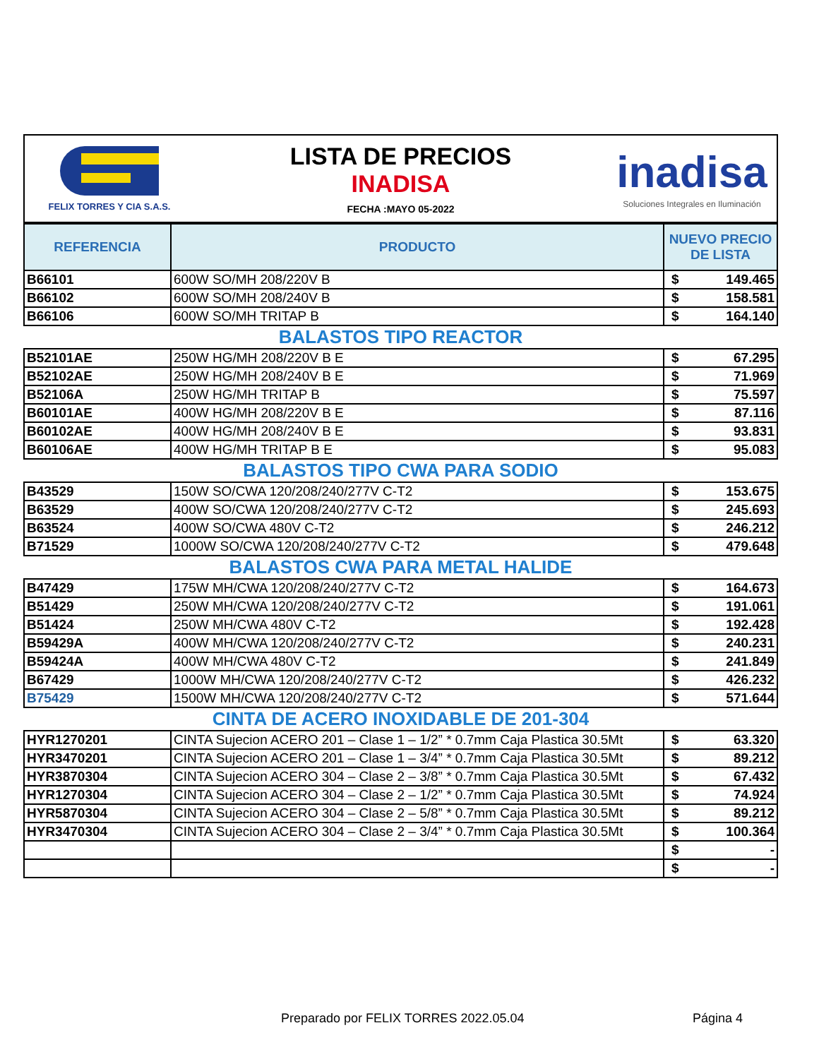FELIX TORRES Y CIA S.A.S.
LISTA DE PRECIOS
INADISA
FECHA :MAYO 05-2022
inadisa
Soluciones Integrales en Iluminación
| REFERENCIA | PRODUCTO | NUEVO PRECIO DE LISTA | |
| --- | --- | --- | --- |
| B66101 | 600W SO/MH 208/220V B | $ | 149.465 |
| B66102 | 600W SO/MH 208/240V B | $ | 158.581 |
| B66106 | 600W SO/MH TRITAP B | $ | 164.140 |
| BALASTOS TIPO REACTOR | | | |
| B52101AE | 250W HG/MH 208/220V B E | $ | 67.295 |
| B52102AE | 250W HG/MH 208/240V B E | $ | 71.969 |
| B52106A | 250W HG/MH TRITAP B | $ | 75.597 |
| B60101AE | 400W HG/MH 208/220V B E | $ | 87.116 |
| B60102AE | 400W HG/MH 208/240V B E | $ | 93.831 |
| B60106AE | 400W HG/MH TRITAP B E | $ | 95.083 |
| BALASTOS TIPO CWA PARA SODIO | | | |
| B43529 | 150W SO/CWA 120/208/240/277V C-T2 | $ | 153.675 |
| B63529 | 400W SO/CWA 120/208/240/277V C-T2 | $ | 245.693 |
| B63524 | 400W SO/CWA 480V C-T2 | $ | 246.212 |
| B71529 | 1000W SO/CWA 120/208/240/277V C-T2 | $ | 479.648 |
| BALASTOS CWA PARA METAL HALIDE | | | |
| B47429 | 175W MH/CWA 120/208/240/277V C-T2 | $ | 164.673 |
| B51429 | 250W MH/CWA 120/208/240/277V C-T2 | $ | 191.061 |
| B51424 | 250W MH/CWA 480V C-T2 | $ | 192.428 |
| B59429A | 400W MH/CWA 120/208/240/277V C-T2 | $ | 240.231 |
| B59424A | 400W MH/CWA 480V C-T2 | $ | 241.849 |
| B67429 | 1000W MH/CWA 120/208/240/277V C-T2 | $ | 426.232 |
| B75429 | 1500W MH/CWA 120/208/240/277V C-T2 | $ | 571.644 |
| CINTA DE ACERO INOXIDABLE DE 201-304 | | | |
| HYR1270201 | CINTA Sujecion ACERO 201 – Clase 1 – 1/2” * 0.7mm Caja Plastica 30.5Mt | $ | 63.320 |
| HYR3470201 | CINTA Sujecion ACERO 201 – Clase 1 – 3/4” * 0.7mm Caja Plastica 30.5Mt | $ | 89.212 |
| HYR3870304 | CINTA Sujecion ACERO 304 – Clase 2 – 3/8” * 0.7mm Caja Plastica 30.5Mt | $ | 67.432 |
| HYR1270304 | CINTA Sujecion ACERO 304 – Clase 2 – 1/2” * 0.7mm Caja Plastica 30.5Mt | $ | 74.924 |
| HYR5870304 | CINTA Sujecion ACERO 304 – Clase 2 – 5/8” * 0.7mm Caja Plastica 30.5Mt | $ | 89.212 |
| HYR3470304 | CINTA Sujecion ACERO 304 – Clase 2 – 3/4” * 0.7mm Caja Plastica 30.5Mt | $ | 100.364 |
| | | $ | - |
| | | $ | - |
Preparado por FELIX TORRES 2022.05.04 Página 4